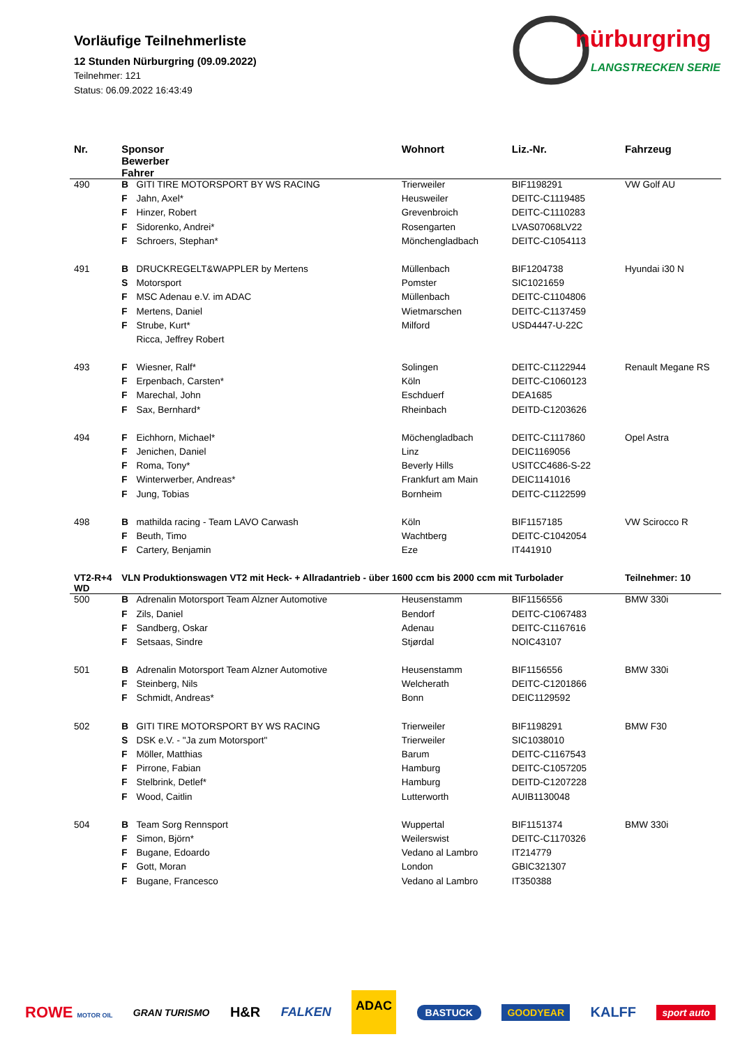Vorläufige Teilnehmerliste
12 Stunden Nürburgring (09.09.2022)
Teilnehmer: 121
Status: 06.09.2022 16:43:49
nürburgring
LANGSTRECKEN SERIE
| Nr. | Sponsor Bewerber Fahrer | | Wohnort | Liz.-Nr. | Fahrzeug |
| --- | --- | --- | --- | --- | --- |
| 490 | B | GITI TIRE MOTORSPORT BY WS RACING | Trierweiler | BIF1198291 | VW Golf AU |
| | F | Jahn, Axel* | Heusweiler | DEITC-C1119485 | |
| | F | Hinzer, Robert | Grevenbroich | DEITC-C1110283 | |
| | F | Sidorenko, Andrei* | Rosengarten | LVAS07068LV22 | |
| | F | Schroers, Stephan* | Mönchengladbach | DEITC-C1054113 | |
| 491 | B | DRUCKREGELT&WAPPLER by Mertens | Müllenbach | BIF1204738 | Hyundai i30 N |
| | S | Motorsport | Pomster | SIC1021659 | |
| | F | MSC Adenau e.V. im ADAC | Müllenbach | DEITC-C1104806 | |
| | F | Mertens, Daniel | Wietmarschen | DEITC-C1137459 | |
| | F | Strube, Kurt* | Milford | USD4447-U-22C | |
| | | Ricca, Jeffrey Robert | | | |
| 493 | F | Wiesner, Ralf* | Solingen | DEITC-C1122944 | Renault Megane RS |
| | F | Erpenbach, Carsten* | Köln | DEITC-C1060123 | |
| | F | Marechal, John | Eschduerf | DEA1685 | |
| | F | Sax, Bernhard* | Rheinbach | DEITD-C1203626 | |
| 494 | F | Eichhorn, Michael* | Möchengladbach | DEITC-C1117860 | Opel Astra |
| | F | Jenichen, Daniel | Linz | DEIC1169056 | |
| | F | Roma, Tony* | Beverly Hills | USITCC4686-S-22 | |
| | F | Winterwerber, Andreas* | Frankfurt am Main | DEIC1141016 | |
| | F | Jung, Tobias | Bornheim | DEITC-C1122599 | |
| 498 | B | mathilda racing - Team LAVO Carwash | Köln | BIF1157185 | VW Scirocco R |
| | F | Beuth, Timo | Wachtberg | DEITC-C1042054 | |
| | F | Cartery, Benjamin | Eze | IT441910 | |
| VT2-R+4 WD | VLN Produktionswagen VT2 mit Heck- + Allradantrieb - über 1600 ccm bis 2000 ccm mit Turbolader | | | | Teilnehmer: 10 |
| 500 | B | Adrenalin Motorsport Team Alzner Automotive | Heusenstamm | BIF1156556 | BMW 330i |
| | F | Zils, Daniel | Bendorf | DEITC-C1067483 | |
| | F | Sandberg, Oskar | Adenau | DEITC-C1167616 | |
| | F | Setsaas, Sindre | Stjørdal | NOIC43107 | |
| 501 | B | Adrenalin Motorsport Team Alzner Automotive | Heusenstamm | BIF1156556 | BMW 330i |
| | F | Steinberg, Nils | Welcherath | DEITC-C1201866 | |
| | F | Schmidt, Andreas* | Bonn | DEIC1129592 | |
| 502 | B | GITI TIRE MOTORSPORT BY WS RACING | Trierweiler | BIF1198291 | BMW F30 |
| | S | DSK e.V. - "Ja zum Motorsport" | Trierweiler | SIC1038010 | |
| | F | Möller, Matthias | Barum | DEITC-C1167543 | |
| | F | Pirrone, Fabian | Hamburg | DEITC-C1057205 | |
| | F | Stelbrink, Detlef* | Hamburg | DEITD-C1207228 | |
| | F | Wood, Caitlin | Lutterworth | AUIB1130048 | |
| 504 | B | Team Sorg Rennsport | Wuppertal | BIF1151374 | BMW 330i |
| | F | Simon, Björn* | Weilerswist | DEITC-C1170326 | |
| | F | Bugane, Edoardo | Vedano al Lambro | IT214779 | |
| | F | Gott, Moran | London | GBIC321307 | |
| | F | Bugane, Francesco | Vedano al Lambro | IT350388 | |
ROWE MOTOR OIL GRAN TURISMO H&R FALKEN ADAC BASTUCK GOODYEAR KALFF sport auto